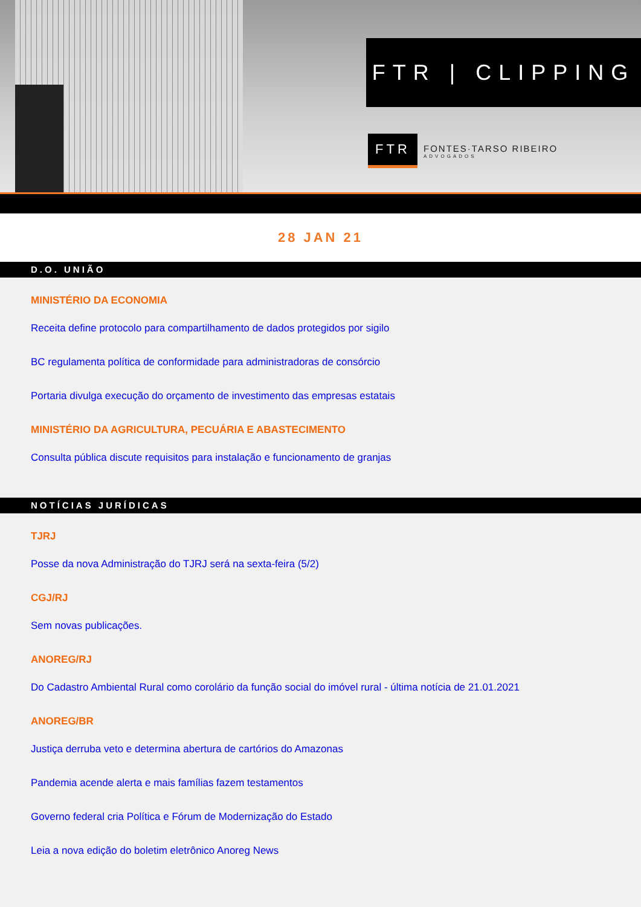FTR | CLIPPING
FTR
FONTES·TARSO RIBEIRO
ADVOGADOS
28 JAN 21
D.O. UNIÃO
MINISTÉRIO DA ECONOMIA
Receita define protocolo para compartilhamento de dados protegidos por sigilo
BC regulamenta política de conformidade para administradoras de consórcio
Portaria divulga execução do orçamento de investimento das empresas estatais
MINISTÉRIO DA AGRICULTURA, PECUÁRIA E ABASTECIMENTO
Consulta pública discute requisitos para instalação e funcionamento de granjas
NOTÍCIAS JURÍDICAS
TJRJ
Posse da nova Administração do TJRJ será na sexta-feira (5/2)
CGJ/RJ
Sem novas publicações.
ANOREG/RJ
Do Cadastro Ambiental Rural como corolário da função social do imóvel rural - última notícia de 21.01.2021
ANOREG/BR
Justiça derruba veto e determina abertura de cartórios do Amazonas
Pandemia acende alerta e mais famílias fazem testamentos
Governo federal cria Política e Fórum de Modernização do Estado
Leia a nova edição do boletim eletrônico Anoreg News